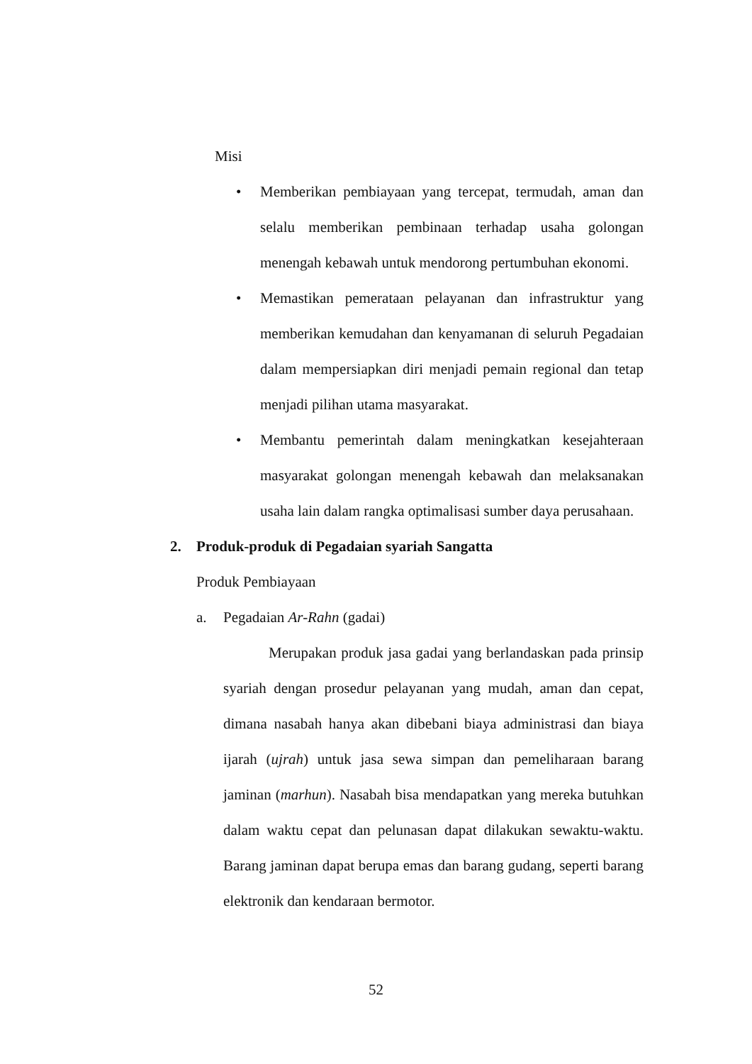Misi
• Memberikan pembiayaan yang tercepat, termudah, aman dan selalu memberikan pembinaan terhadap usaha golongan menengah kebawah untuk mendorong pertumbuhan ekonomi.
• Memastikan pemerataan pelayanan dan infrastruktur yang memberikan kemudahan dan kenyamanan di seluruh Pegadaian dalam mempersiapkan diri menjadi pemain regional dan tetap menjadi pilihan utama masyarakat.
• Membantu pemerintah dalam meningkatkan kesejahteraan masyarakat golongan menengah kebawah dan melaksanakan usaha lain dalam rangka optimalisasi sumber daya perusahaan.
2. Produk-produk di Pegadaian syariah Sangatta
Produk Pembiayaan
a. Pegadaian Ar-Rahn (gadai)
Merupakan produk jasa gadai yang berlandaskan pada prinsip syariah dengan prosedur pelayanan yang mudah, aman dan cepat, dimana nasabah hanya akan dibebani biaya administrasi dan biaya ijarah (ujrah) untuk jasa sewa simpan dan pemeliharaan barang jaminan (marhun). Nasabah bisa mendapatkan yang mereka butuhkan dalam waktu cepat dan pelunasan dapat dilakukan sewaktu-waktu. Barang jaminan dapat berupa emas dan barang gudang, seperti barang elektronik dan kendaraan bermotor.
52